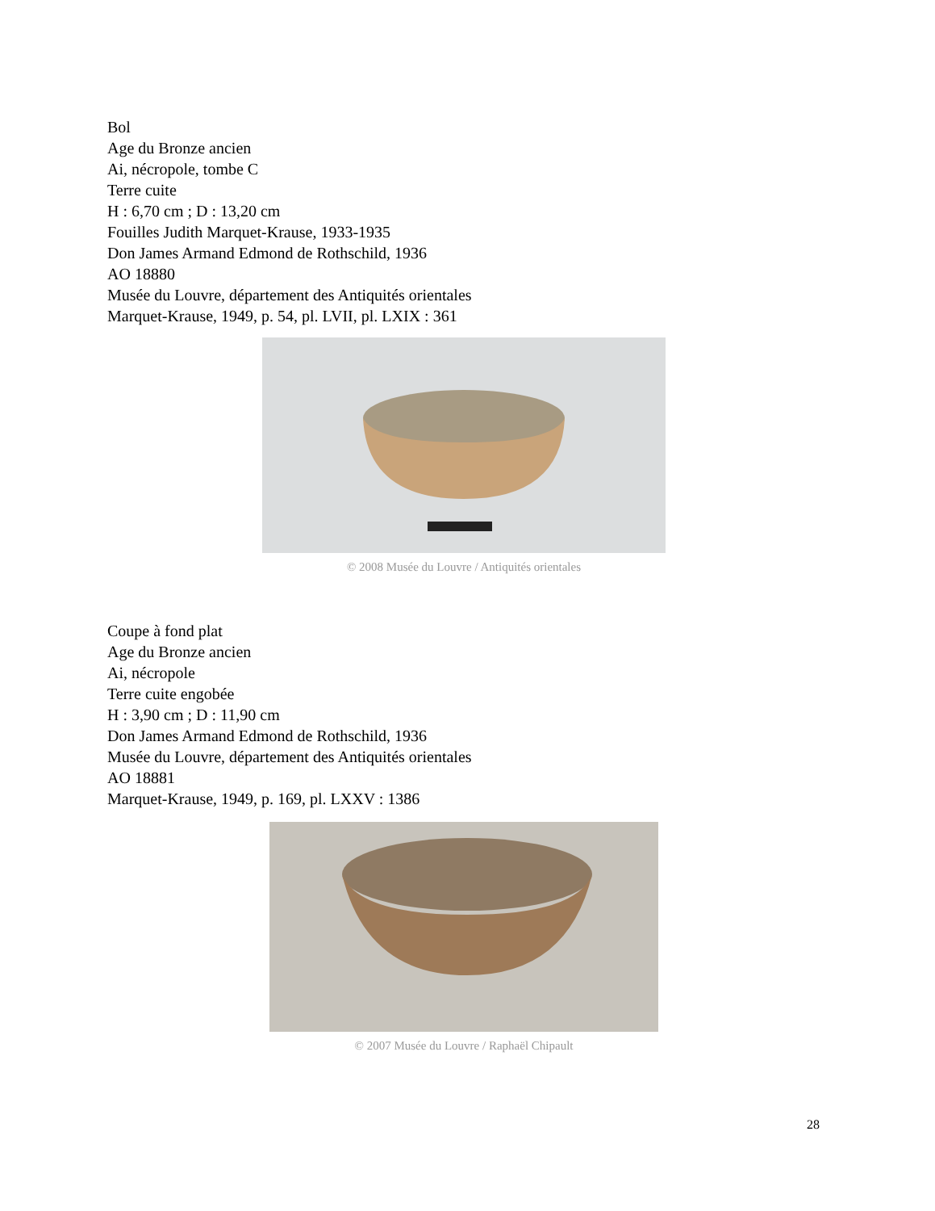Bol
Age du Bronze ancien
Ai, nécropole, tombe C
Terre cuite
H : 6,70 cm ; D : 13,20 cm
Fouilles Judith Marquet-Krause, 1933-1935
Don James Armand Edmond de Rothschild, 1936
AO 18880
Musée du Louvre, département des Antiquités orientales
Marquet-Krause, 1949, p. 54, pl. LVII, pl. LXIX : 361
© 2008 Musée du Louvre / Antiquités orientales
Coupe à fond plat
Age du Bronze ancien
Ai, nécropole
Terre cuite engobée
H : 3,90 cm ; D : 11,90 cm
Don James Armand Edmond de Rothschild, 1936
Musée du Louvre, département des Antiquités orientales
AO 18881
Marquet-Krause, 1949, p. 169, pl. LXXV : 1386
© 2007 Musée du Louvre / Raphaël Chipault
28